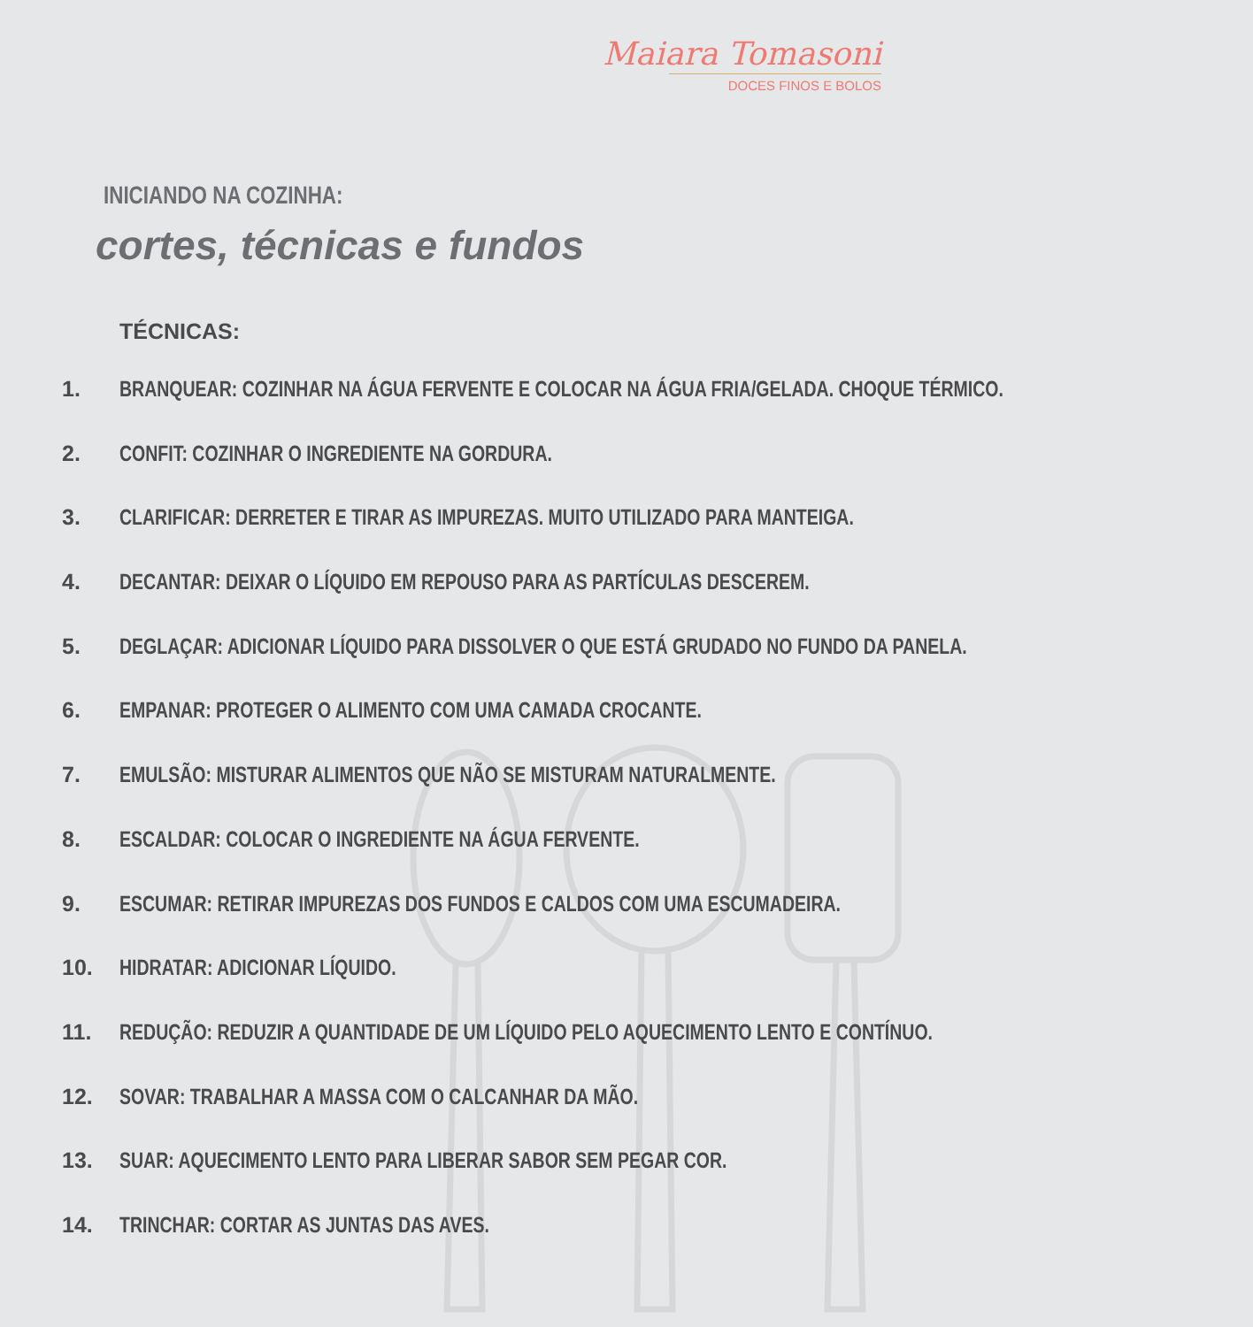Maiara Tomasoni
DOCES FINOS E BOLOS
INICIANDO NA COZINHA:
cortes, técnicas e fundos
TÉCNICAS:
1. BRANQUEAR: COZINHAR NA ÁGUA FERVENTE E COLOCAR NA ÁGUA FRIA/GELADA. CHOQUE TÉRMICO.
2. CONFIT: COZINHAR O INGREDIENTE NA GORDURA.
3. CLARIFICAR: DERRETER E TIRAR AS IMPUREZAS. MUITO UTILIZADO PARA MANTEIGA.
4. DECANTAR: DEIXAR O LÍQUIDO EM REPOUSO PARA AS PARTÍCULAS DESCEREM.
5. DEGLAÇAR: ADICIONAR LÍQUIDO PARA DISSOLVER O QUE ESTÁ GRUDADO NO FUNDO DA PANELA.
6. EMPANAR: PROTEGER O ALIMENTO COM UMA CAMADA CROCANTE.
7. EMULSÃO: MISTURAR ALIMENTOS QUE NÃO SE MISTURAM NATURALMENTE.
8. ESCALDAR: COLOCAR O INGREDIENTE NA ÁGUA FERVENTE.
9. ESCUMAR: RETIRAR IMPUREZAS DOS FUNDOS E CALDOS COM UMA ESCUMADEIRA.
10. HIDRATAR: ADICIONAR LÍQUIDO.
11. REDUÇÃO: REDUZIR A QUANTIDADE DE UM LÍQUIDO PELO AQUECIMENTO LENTO E CONTÍNUO.
12. SOVAR: TRABALHAR A MASSA COM O CALCANHAR DA MÃO.
13. SUAR: AQUECIMENTO LENTO PARA LIBERAR SABOR SEM PEGAR COR.
14. TRINCHAR: CORTAR AS JUNTAS DAS AVES.